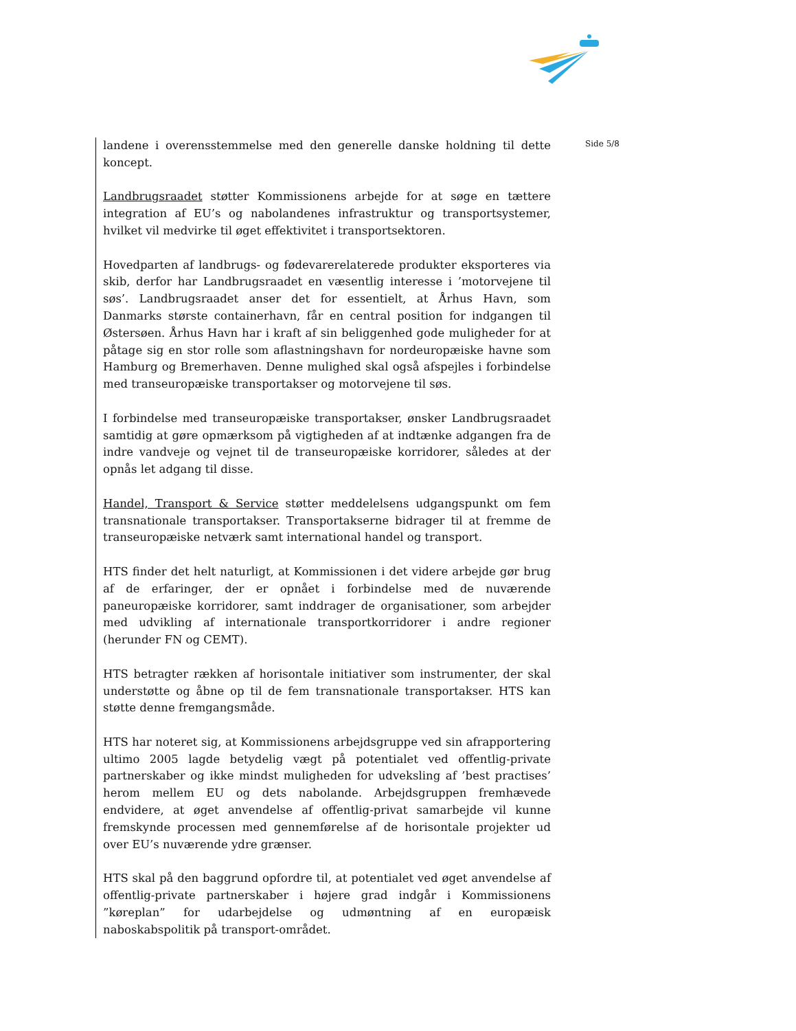landene i overensstemmelse med den generelle danske holdning til dette koncept.
Landbrugsraadet støtter Kommissionens arbejde for at søge en tættere integration af EU’s og nabolandenes infrastruktur og transportsystemer, hvilket vil medvirke til øget effektivitet i transportsektoren.
Hovedparten af landbrugs- og fødevarerelaterede produkter eksporteres via skib, derfor har Landbrugsraadet en væsentlig interesse i ’motorvejene til søs’. Landbrugsraadet anser det for essentielt, at Århus Havn, som Danmarks største containerhavn, får en central position for indgangen til Østersøen. Århus Havn har i kraft af sin beliggenhed gode muligheder for at påtage sig en stor rolle som aflastningshavn for nordeuropæiske havne som Hamburg og Bremerhaven. Denne mulighed skal også afspejles i forbindelse med transeuropæiske transportakser og motorvejene til søs.
I forbindelse med transeuropæiske transportakser, ønsker Landbrugsraadet samtidig at gøre opmærksom på vigtigheden af at indtænke adgangen fra de indre vandveje og vejnet til de transeuropæiske korridorer, således at der opnås let adgang til disse.
Handel, Transport & Service støtter meddelelsens udgangspunkt om fem transnationale transportakser. Transportakserne bidrager til at fremme de transeuropæiske netværk samt international handel og transport.
HTS finder det helt naturligt, at Kommissionen i det videre arbejde gør brug af de erfaringer, der er opnået i forbindelse med de nuværende paneuropæiske korridorer, samt inddrager de organisationer, som arbejder med udvikling af internationale transportkorridorer i andre regioner (herunder FN og CEMT).
HTS betragter rækken af horisontale initiativer som instrumenter, der skal understøtte og åbne op til de fem transnationale transportakser. HTS kan støtte denne fremgangsmåde.
HTS har noteret sig, at Kommissionens arbejdsgruppe ved sin afrapportering ultimo 2005 lagde betydelig vægt på potentialet ved offentlig-private partnerskaber og ikke mindst muligheden for udveksling af ’best practises’ herom mellem EU og dets nabolande. Arbejdsgruppen fremhævede endvidere, at øget anvendelse af offentlig-privat samarbejde vil kunne fremskynde processen med gennemførelse af de horisontale projekter ud over EU’s nuværende ydre grænser.
HTS skal på den baggrund opfordre til, at potentialet ved øget anvendelse af offentlig-private partnerskaber i højere grad indgår i Kommissionens ”køreplan” for udarbejdelse og udmøntning af en europæisk naboskabspolitik på transport-området.
Side 5/8